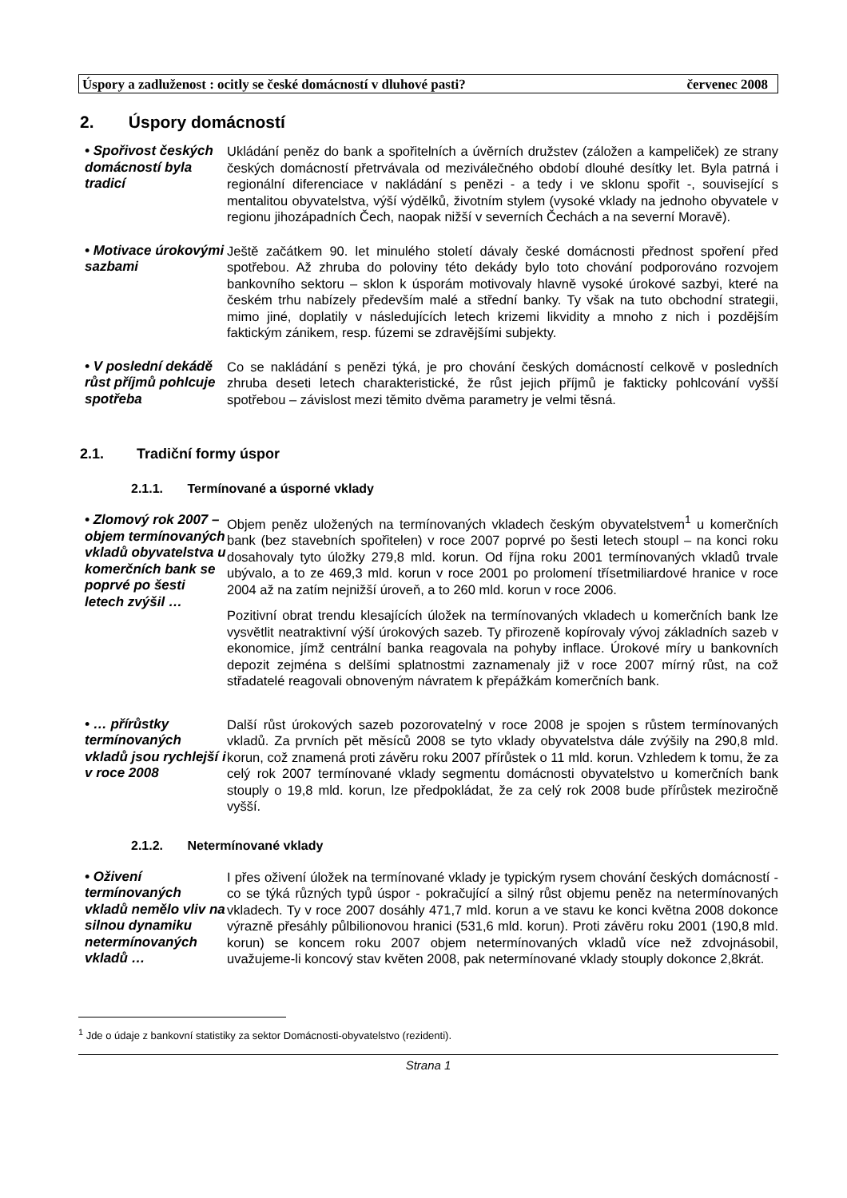Úspory a zadluženost : ocitly se české domácností v dluhové pasti? červenec 2008
2. Úspory domácností
• Spořivost českých domácností byla tradicí
Ukládání peněz do bank a spořitelních a úvěrních družstev (záložen a kampeliček) ze strany českých domácností přetrvávala od meziválečného období dlouhé desítky let. Byla patrná i regionální diferenciace v nakládání s penězi - a tedy i ve sklonu spořit -, související s mentalitou obyvatelstva, výší výdělků, životním stylem (vysoké vklady na jednoho obyvatele v regionu jihozápadních Čech, naopak nižší v severních Čechách a na severní Moravě).
• Motivace úrokovými sazbami
Ještě začátkem 90. let minulého století dávaly české domácnosti přednost spoření před spotřebou. Až zhruba do poloviny této dekády bylo toto chování podporováno rozvojem bankovního sektoru – sklon k úsporám motivovaly hlavně vysoké úrokové sazbyi, které na českém trhu nabízely především malé a střední banky. Ty však na tuto obchodní strategii, mimo jiné, doplatily v následujících letech krizemi likvidity a mnoho z nich i pozdějším faktickým zánikem, resp. fúzemi se zdravějšími subjekty.
• V poslední dekádě růst příjmů pohlcuje spotřeba
Co se nakládání s penězi týká, je pro chování českých domácností celkově v posledních zhruba deseti letech charakteristické, že růst jejich příjmů je fakticky pohlcování vyšší spotřebou – závislost mezi těmito dvěma parametry je velmi těsná.
2.1. Tradiční formy úspor
2.1.1. Termínované a úsporné vklady
• Zlomový rok 2007 – objem termínovaných vkladů obyvatelstva u komerčních bank se poprvé po šesti letech zvýšil …
Objem peněz uložených na termínovaných vkladech českým obyvatelstvem<sup>1</sup> u komerčních bank (bez stavebních spořitelen) v roce 2007 poprvé po šesti letech stoupl – na konci roku dosahovaly tyto úložky 279,8 mld. korun. Od října roku 2001 termínovaných vkladů trvale ubývalo, a to ze 469,3 mld. korun v roce 2001 po prolomení třísetmiliardové hranice v roce 2004 až na zatím nejnižší úroveň, a to 260 mld. korun v roce 2006.
Pozitivní obrat trendu klesajících úložek na termínovaných vkladech u komerčních bank lze vysvětlit neatraktivní výší úrokových sazeb. Ty přirozeně kopírovaly vývoj základních sazeb v ekonomice, jímž centrální banka reagovala na pohyby inflace. Úrokové míry u bankovních depozit zejména s delšími splatnostmi zaznamenaly již v roce 2007 mírný růst, na což střadatelé reagovali obnoveným návratem k přepážkám komerčních bank.
• … přírůstky termínovaných vkladů jsou rychlejší i v roce 2008
Další růst úrokových sazeb pozorovatelný v roce 2008 je spojen s růstem termínovaných vkladů. Za prvních pět měsíců 2008 se tyto vklady obyvatelstva dále zvýšily na 290,8 mld. korun, což znamená proti závěru roku 2007 přírůstek o 11 mld. korun. Vzhledem k tomu, že za celý rok 2007 termínované vklady segmentu domácnosti obyvatelstvo u komerčních bank stouply o 19,8 mld. korun, lze předpokládat, že za celý rok 2008 bude přírůstek meziročně vyšší.
2.1.2. Netermínované vklady
• Oživení termínovaných vkladů nemělo vliv na silnou dynamiku netermínovaných vkladů …
I přes oživení úložek na termínované vklady je typickým rysem chování českých domácností - co se týká různých typů úspor - pokračující a silný růst objemu peněz na netermínovaných vkladech. Ty v roce 2007 dosáhly 471,7 mld. korun a ve stavu ke konci května 2008 dokonce výrazně přesáhly půlbilionovou hranici (531,6 mld. korun). Proti závěru roku 2001 (190,8 mld. korun) se koncem roku 2007 objem netermínovaných vkladů více než zdvojnásobil, uvažujeme-li koncový stav květen 2008, pak netermínované vklady stouply dokonce 2,8krát.
<sup>1</sup> Jde o údaje z bankovní statistiky za sektor Domácnosti-obyvatelstvo (rezidenti).
Strana 1